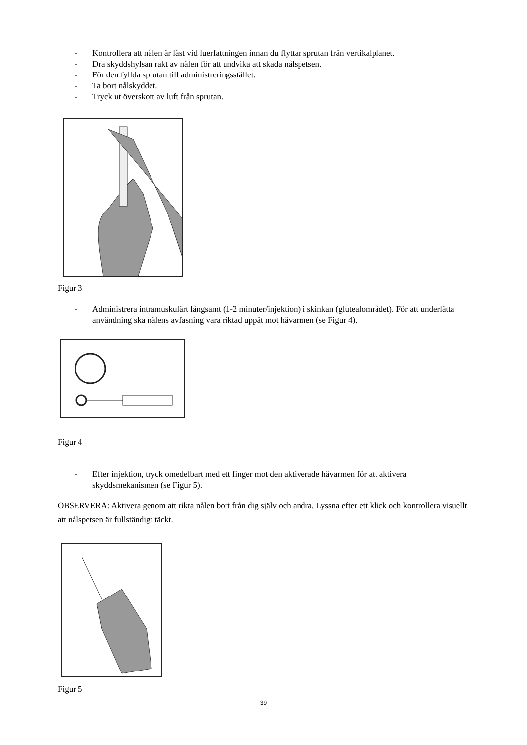- Kontrollera att nålen är låst vid luerfattningen innan du flyttar sprutan från vertikalplanet.
- Dra skyddshylsan rakt av nålen för att undvika att skada nålspetsen.
- För den fyllda sprutan till administreringsstället.
- Ta bort nålskyddet.
- Tryck ut överskott av luft från sprutan.
Figur 3
- Administrera intramuskulärt långsamt (1-2 minuter/injektion) i skinkan (glutealområdet). För att underlätta användning ska nålens avfasning vara riktad uppåt mot hävarmen (se Figur 4).
Figur 4
- Efter injektion, tryck omedelbart med ett finger mot den aktiverade hävarmen för att aktivera skyddsmekanismen (se Figur 5).
OBSERVERA: Aktivera genom att rikta nålen bort från dig själv och andra. Lyssna efter ett klick och kontrollera visuellt att nålspetsen är fullständigt täckt.
Figur 5
39